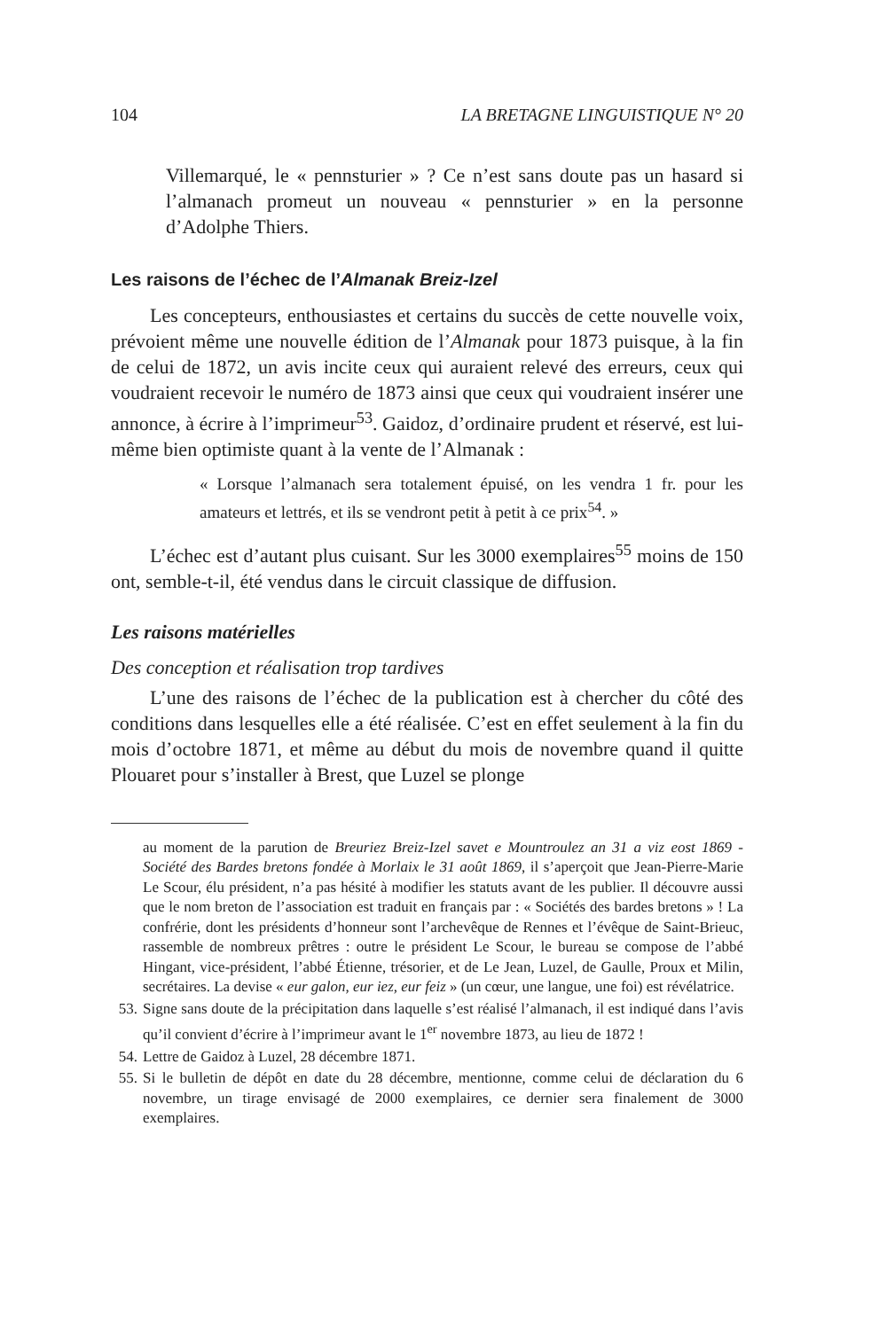104 LA BRETAGNE LINGUISTIQUE N° 20
Villemarqué, le « pennsturier » ? Ce n’est sans doute pas un hasard si l’almanach promeut un nouveau « pennsturier » en la personne d’Adolphe Thiers.
Les raisons de l’échec de l’Almanak Breiz-Izel
Les concepteurs, enthousiastes et certains du succès de cette nouvelle voix, prévoient même une nouvelle édition de l’Almanak pour 1873 puisque, à la fin de celui de 1872, un avis incite ceux qui auraient relevé des erreurs, ceux qui voudraient recevoir le numéro de 1873 ainsi que ceux qui voudraient insérer une annonce, à écrire à l’imprimeur<sup>53</sup>. Gaidoz, d’ordinaire prudent et réservé, est lui-même bien optimiste quant à la vente de l’Almanak :
« Lorsque l’almanach sera totalement épuisé, on les vendra 1 fr. pour les amateurs et lettrés, et ils se vendront petit à petit à ce prix<sup>54</sup>. »
L’échec est d’autant plus cuisant. Sur les 3000 exemplaires<sup>55</sup> moins de 150 ont, semble-t-il, été vendus dans le circuit classique de diffusion.
Les raisons matérielles
Des conception et réalisation trop tardives
L’une des raisons de l’échec de la publication est à chercher du côté des conditions dans lesquelles elle a été réalisée. C’est en effet seulement à la fin du mois d’octobre 1871, et même au début du mois de novembre quand il quitte Plouaret pour s’installer à Brest, que Luzel se plonge
au moment de la parution de Breuriez Breiz-Izel savet e Mountroulez an 31 a viz eost 1869 - Société des Bardes bretons fondée à Morlaix le 31 août 1869, il s’aperçoit que Jean-Pierre-Marie Le Scour, élu président, n’a pas hésité à modifier les statuts avant de les publier. Il découvre aussi que le nom breton de l’association est traduit en français par : « Sociétés des bardes bretons » ! La confrérie, dont les présidents d’honneur sont l’archevêque de Rennes et l’évêque de Saint-Brieuc, rassemble de nombreux prêtres : outre le président Le Scour, le bureau se compose de l’abbé Hingant, vice-président, l’abbé Étienne, trésorier, et de Le Jean, Luzel, de Gaulle, Proux et Milin, secrétaires. La devise « eur galon, eur iez, eur feiz » (un cœur, une langue, une foi) est révélatrice.
53. Signe sans doute de la précipitation dans laquelle s’est réalisé l’almanach, il est indiqué dans l’avis qu’il convient d’écrire à l’imprimeur avant le 1<sup>er</sup> novembre 1873, au lieu de 1872 !
54. Lettre de Gaidoz à Luzel, 28 décembre 1871.
55. Si le bulletin de dépôt en date du 28 décembre, mentionne, comme celui de déclaration du 6 novembre, un tirage envisagé de 2000 exemplaires, ce dernier sera finalement de 3000 exemplaires.